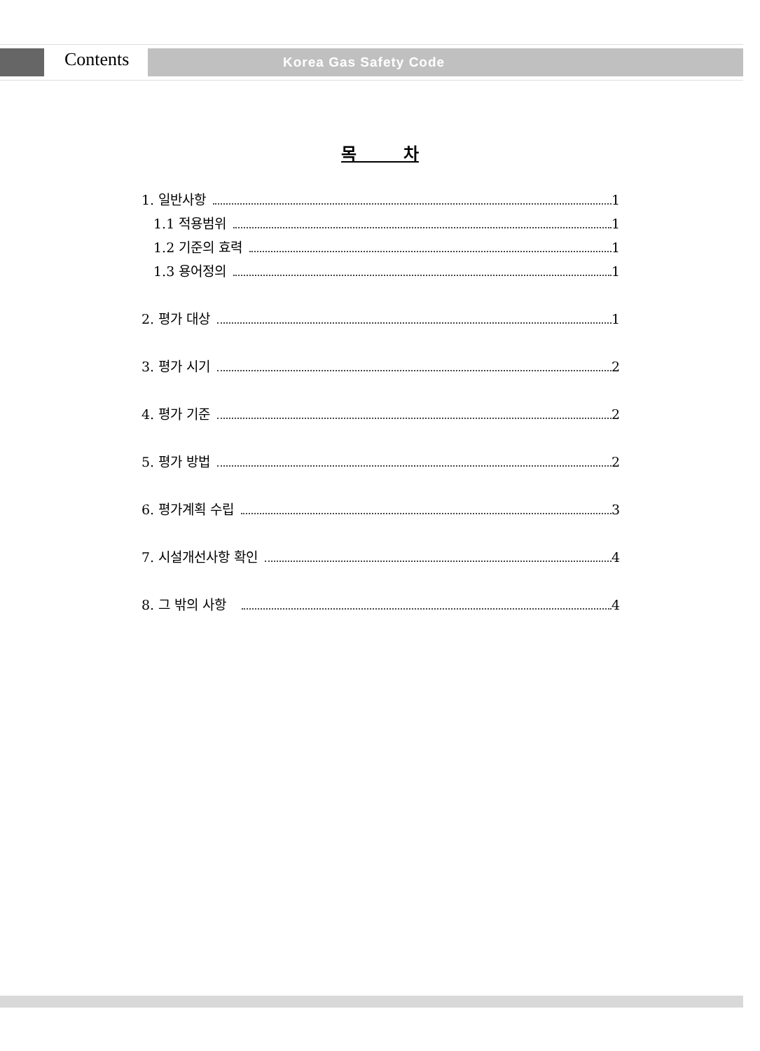Contents Korea Gas Safety Code
목 차
1. 일반사항 1
1.1 적용범위 1
1.2 기준의 효력 1
1.3 용어정의 1
2. 평가 대상 1
3. 평가 시기 2
4. 평가 기준 2
5. 평가 방법 2
6. 평가계획 수립 3
7. 시설개선사항 확인 4
8. 그 밖의 사항 4